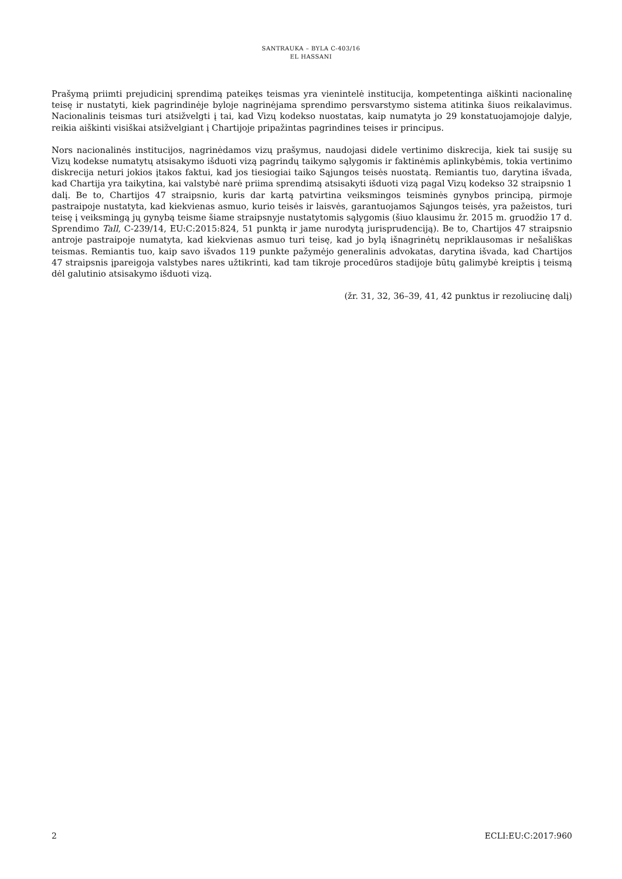SANTRAUKA – BYLA C-403/16
EL HASSANI
Prašymą priimti prejudicinį sprendimą pateikęs teismas yra vienintelė institucija, kompetentinga aiškinti nacionalinę teisę ir nustatyti, kiek pagrindinėje byloje nagrinėjama sprendimo persvarstymo sistema atitinka šiuos reikalavimus. Nacionalinis teismas turi atsižvelgti į tai, kad Vizų kodekso nuostatas, kaip numatyta jo 29 konstatuojamojoje dalyje, reikia aiškinti visiškai atsižvelgiant į Chartijoje pripažintas pagrindines teises ir principus.
Nors nacionalinės institucijos, nagrinėdamos vizų prašymus, naudojasi didele vertinimo diskrecija, kiek tai susiję su Vizų kodekse numatytų atsisakymo išduoti vizą pagrindų taikymo sąlygomis ir faktinėmis aplinkybėmis, tokia vertinimo diskrecija neturi jokios įtakos faktui, kad jos tiesiogiai taiko Sąjungos teisės nuostatą. Remiantis tuo, darytina išvada, kad Chartija yra taikytina, kai valstybė narė priima sprendimą atsisakyti išduoti vizą pagal Vizų kodekso 32 straipsnio 1 dalį. Be to, Chartijos 47 straipsnio, kuris dar kartą patvirtina veiksmingos teisminės gynybos principą, pirmoje pastraipoje nustatyta, kad kiekvienas asmuo, kurio teisės ir laisvės, garantuojamos Sąjungos teisės, yra pažeistos, turi teisę į veiksmingą jų gynybą teisme šiame straipsnyje nustatytomis sąlygomis (šiuo klausimu žr. 2015 m. gruodžio 17 d. Sprendimo Tall, C-239/14, EU:C:2015:824, 51 punktą ir jame nurodytą jurisprudenciją). Be to, Chartijos 47 straipsnio antroje pastraipoje numatyta, kad kiekvienas asmuo turi teisę, kad jo bylą išnagrinėtų nepriklausomas ir nešališkas teismas. Remiantis tuo, kaip savo išvados 119 punkte pažymėjo generalinis advokatas, darytina išvada, kad Chartijos 47 straipsnis įpareigoja valstybes nares užtikrinti, kad tam tikroje procedūros stadijoje būtų galimybė kreiptis į teismą dėl galutinio atsisakymo išduoti vizą.
(žr. 31, 32, 36–39, 41, 42 punktus ir rezoliucinę dalį)
2 ECLI:EU:C:2017:960